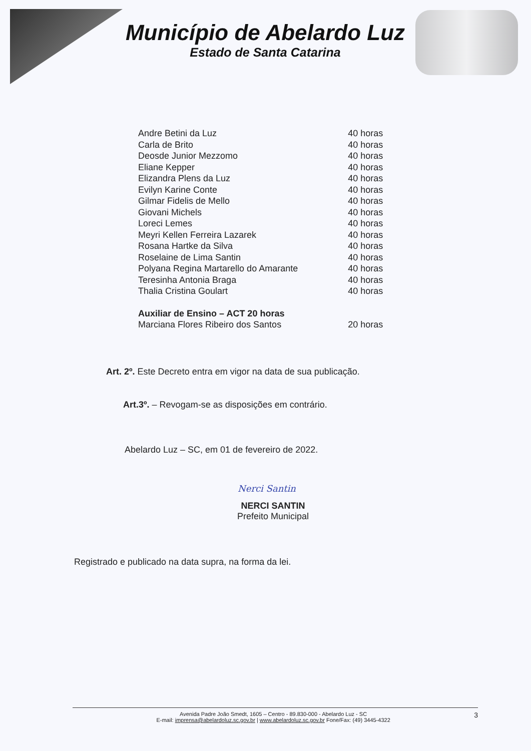Município de Abelardo Luz
Estado de Santa Catarina
| Andre Betini da Luz | 40 horas |
| Carla de Brito | 40 horas |
| Deosde Junior Mezzomo | 40 horas |
| Eliane Kepper | 40 horas |
| Elizandra Plens da Luz | 40 horas |
| Evilyn Karine Conte | 40 horas |
| Gilmar Fidelis de Mello | 40 horas |
| Giovani Michels | 40 horas |
| Loreci Lemes | 40 horas |
| Meyri Kellen Ferreira Lazarek | 40 horas |
| Rosana Hartke da Silva | 40 horas |
| Roselaine de Lima Santin | 40 horas |
| Polyana Regina Martarello do Amarante | 40 horas |
| Teresinha Antonia Braga | 40 horas |
| Thalia Cristina Goulart | 40 horas |
| Auxiliar de Ensino – ACT 20 horas | |
| Marciana Flores Ribeiro dos Santos | 20 horas |
Art. 2º. Este Decreto entra em vigor na data de sua publicação.
Art.3º. – Revogam-se as disposições em contrário.
Abelardo Luz – SC, em 01 de fevereiro de 2022.
Nerci Santin
NERCI SANTIN
Prefeito Municipal
Registrado e publicado na data supra, na forma da lei.
Avenida Padre João Smedt, 1605 – Centro - 89.830-000 - Abelardo Luz - SC 3
E-mail: imprensa@abelardoluz.sc.gov.br | www.abelardoluz.sc.gov.br Fone/Fax: (49) 3445-4322